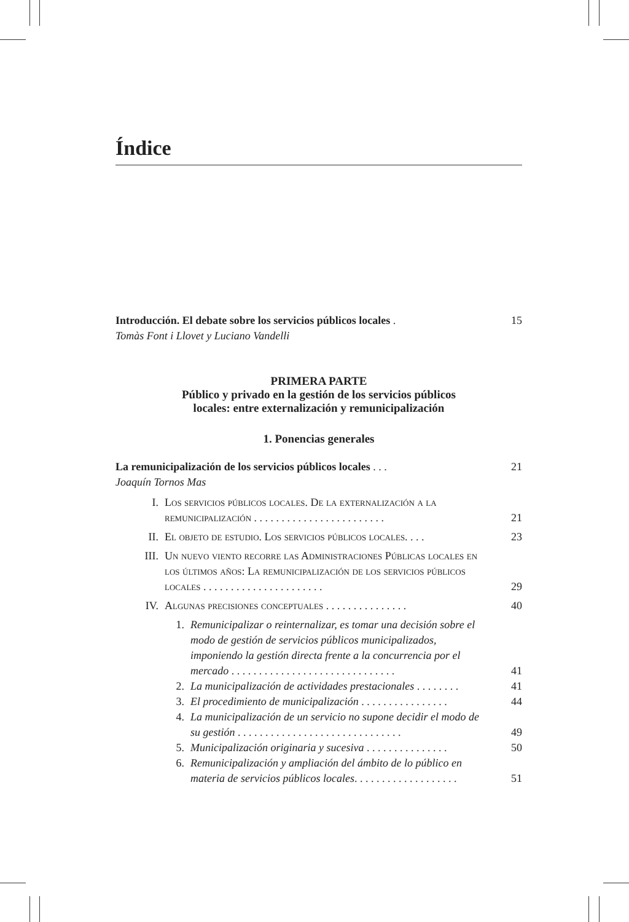Índice
Introducción. El debate sobre los servicios públicos locales .
15
Tomàs Font i Llovet y Luciano Vandelli
PRIMERA PARTE
Público y privado en la gestión de los servicios públicos
locales: entre externalización y remunicipalización
1. Ponencias generales
La remunicipalización de los servicios públicos locales . . .
21
Joaquín Tornos Mas
I. Los servicios públicos locales. De la externalización a la remunicipalización . . . . . . . . . . . . . . . . . . . . . . . .
21
II. El objeto de estudio. Los servicios públicos locales. . . .
23
III. Un nuevo viento recorre las Administraciones Públicas locales en los últimos años: La remunicipalización de los servicios públicos locales . . . . . . . . . . . . . . . . . . . . . .
29
IV. Algunas precisiones conceptuales . . . . . . . . . . . . . . .
40
1. Remunicipalizar o reinternalizar, es tomar una decisión sobre el modo de gestión de servicios públicos municipalizados, imponiendo la gestión directa frente a la concurrencia por el mercado . . . . . . . . . . . . . . . . . . . . . . . . . . . . . .
41
2. La municipalización de actividades prestacionales . . . . . . . .
41
3. El procedimiento de municipalización . . . . . . . . . . . . . . . .
44
4. La municipalización de un servicio no supone decidir el modo de su gestión . . . . . . . . . . . . . . . . . . . . . . . . . . . . . .
49
5. Municipalización originaria y sucesiva . . . . . . . . . . . . . . .
50
6. Remunicipalización y ampliación del ámbito de lo público en materia de servicios públicos locales. . . . . . . . . . . . . . . . . . .
51